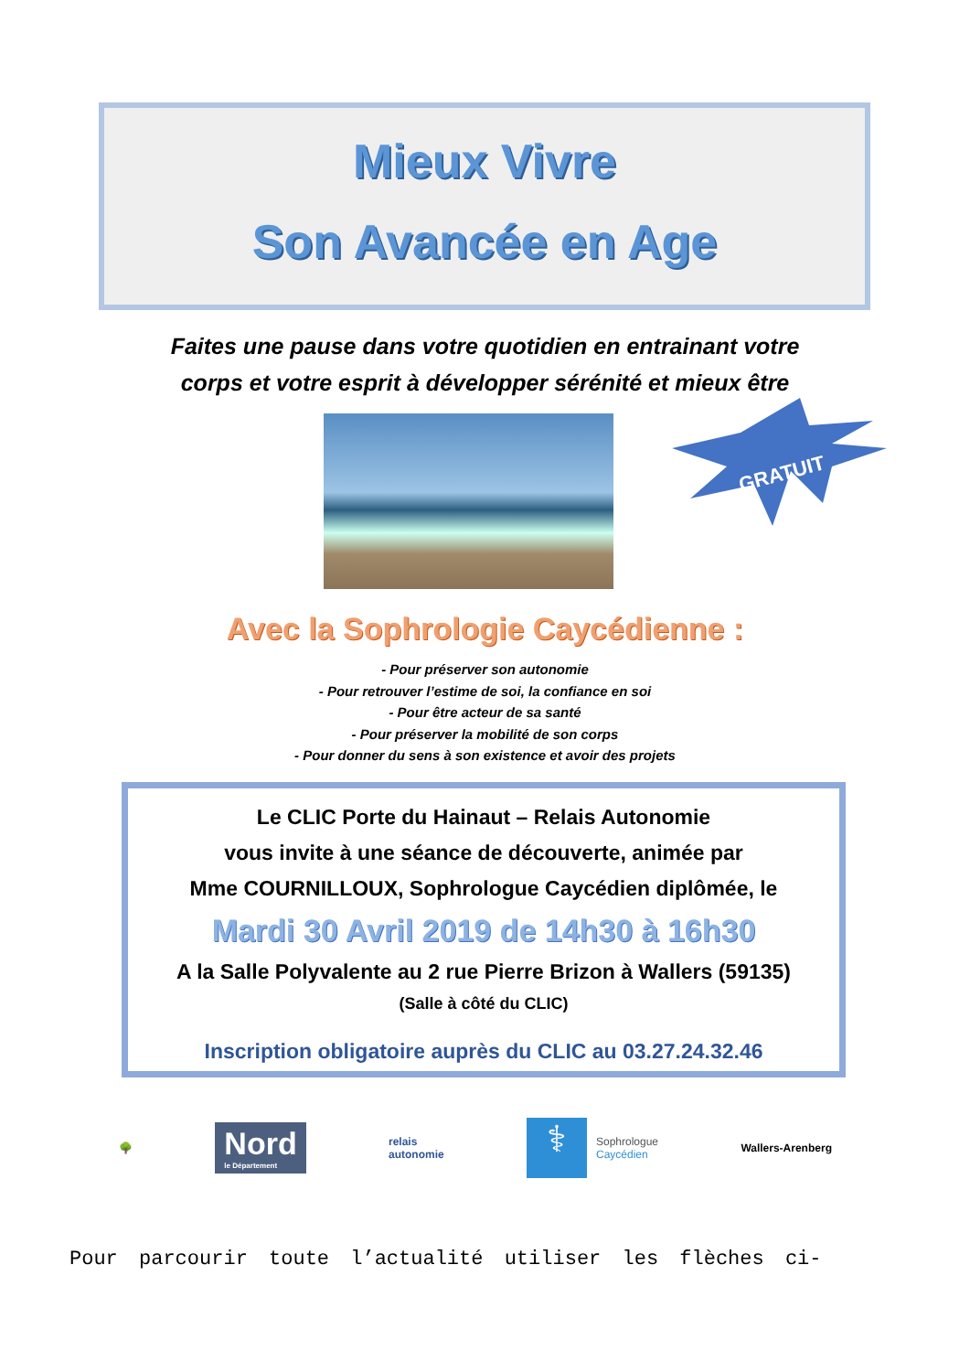Mieux Vivre
Son Avancée en Age
Faites une pause dans votre quotidien en entrainant votre
corps et votre esprit à développer sérénité et mieux être
GRATUIT
Avec la Sophrologie Caycédienne :
- Pour préserver son autonomie
- Pour retrouver l’estime de soi, la confiance en soi
- Pour être acteur de sa santé
- Pour préserver la mobilité de son corps
- Pour donner du sens à son existence et avoir des projets
Le CLIC Porte du Hainaut – Relais Autonomie
vous invite à une séance de découverte, animée par
Mme COURNILLOUX, Sophrologue Caycédien diplômée, le
Mardi 30 Avril 2019 de 14h30 à 16h30
A la Salle Polyvalente au 2 rue Pierre Brizon à Wallers (59135)
(Salle à côté du CLIC)
Inscription obligatoire auprès du CLIC au 03.27.24.32.46
🌳
Nord
le Département
relais
autonomie
⚕
Sophrologue
Caycédien
Wallers-Arenberg
Pour parcourir toute l’actualité utiliser les flèches ci-